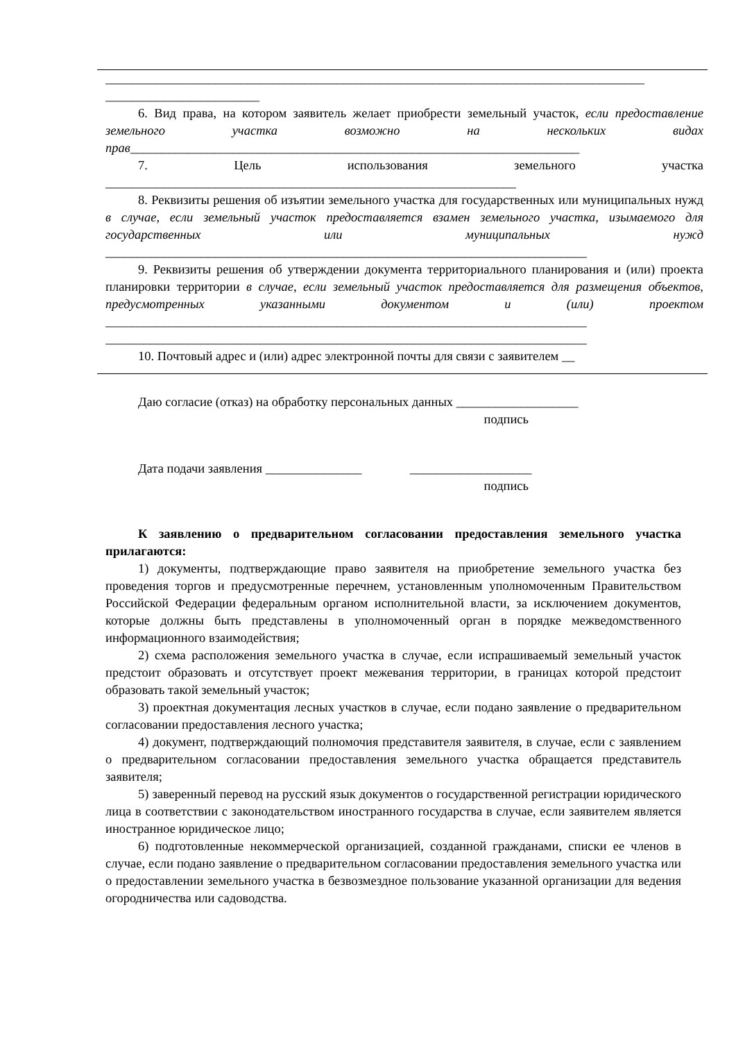____________________________________________________________________________________
________________________
6. Вид права, на котором заявитель желает приобрести земельный участок, если предоставление земельного участка возможно на нескольких видах прав______________________________________________________________________
7. Цель использования земельного участка ________________________________________________________________
8. Реквизиты решения об изъятии земельного участка для государственных или муниципальных нужд в случае, если земельный участок предоставляется взамен земельного участка, изымаемого для государственных или муниципальных нужд ___________________________________________________________________________
9. Реквизиты решения об утверждении документа территориального планирования и (или) проекта планировки территории в случае, если земельный участок предоставляется для размещения объектов, предусмотренных указанными документом и (или) проектом ___________________________________________________________________________
___________________________________________________________________________
10. Почтовый адрес и (или) адрес электронной почты для связи с заявителем __
Даю согласие (отказ) на обработку персональных данных ___________________
подпись
Дата подачи заявления _______________ ___________________
подпись
К заявлению о предварительном согласовании предоставления земельного участка прилагаются:
1) документы, подтверждающие право заявителя на приобретение земельного участка без проведения торгов и предусмотренные перечнем, установленным уполномоченным Правительством Российской Федерации федеральным органом исполнительной власти, за исключением документов, которые должны быть представлены в уполномоченный орган в порядке межведомственного информационного взаимодействия;
2) схема расположения земельного участка в случае, если испрашиваемый земельный участок предстоит образовать и отсутствует проект межевания территории, в границах которой предстоит образовать такой земельный участок;
3) проектная документация лесных участков в случае, если подано заявление о предварительном согласовании предоставления лесного участка;
4) документ, подтверждающий полномочия представителя заявителя, в случае, если с заявлением о предварительном согласовании предоставления земельного участка обращается представитель заявителя;
5) заверенный перевод на русский язык документов о государственной регистрации юридического лица в соответствии с законодательством иностранного государства в случае, если заявителем является иностранное юридическое лицо;
6) подготовленные некоммерческой организацией, созданной гражданами, списки ее членов в случае, если подано заявление о предварительном согласовании предоставления земельного участка или о предоставлении земельного участка в безвозмездное пользование указанной организации для ведения огородничества или садоводства.